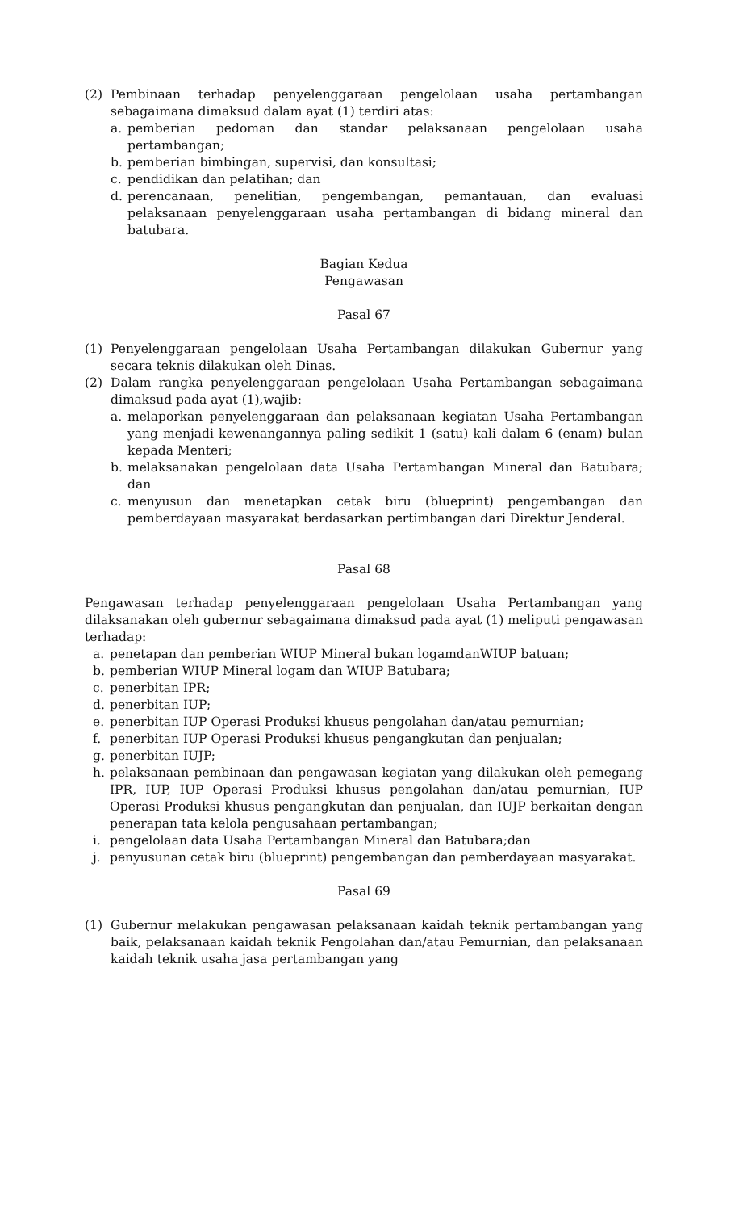(2) Pembinaan terhadap penyelenggaraan pengelolaan usaha pertambangan sebagaimana dimaksud dalam ayat (1) terdiri atas:
a. pemberian pedoman dan standar pelaksanaan pengelolaan usaha pertambangan;
b. pemberian bimbingan, supervisi, dan konsultasi;
c. pendidikan dan pelatihan; dan
d. perencanaan, penelitian, pengembangan, pemantauan, dan evaluasi pelaksanaan penyelenggaraan usaha pertambangan di bidang mineral dan batubara.
Bagian Kedua
Pengawasan
Pasal 67
(1) Penyelenggaraan pengelolaan Usaha Pertambangan dilakukan Gubernur yang secara teknis dilakukan oleh Dinas.
(2) Dalam rangka penyelenggaraan pengelolaan Usaha Pertambangan sebagaimana dimaksud pada ayat (1),wajib:
a. melaporkan penyelenggaraan dan pelaksanaan kegiatan Usaha Pertambangan yang menjadi kewenangannya paling sedikit 1 (satu) kali dalam 6 (enam) bulan kepada Menteri;
b. melaksanakan pengelolaan data Usaha Pertambangan Mineral dan Batubara; dan
c. menyusun dan menetapkan cetak biru (blueprint) pengembangan dan pemberdayaan masyarakat berdasarkan pertimbangan dari Direktur Jenderal.
Pasal 68
Pengawasan terhadap penyelenggaraan pengelolaan Usaha Pertambangan yang dilaksanakan oleh gubernur sebagaimana dimaksud pada ayat (1) meliputi pengawasan terhadap:
a. penetapan dan pemberian WIUP Mineral bukan logamdanWIUP batuan;
b. pemberian WIUP Mineral logam dan WIUP Batubara;
c. penerbitan IPR;
d. penerbitan IUP;
e. penerbitan IUP Operasi Produksi khusus pengolahan dan/atau pemurnian;
f. penerbitan IUP Operasi Produksi khusus pengangkutan dan penjualan;
g. penerbitan IUJP;
h. pelaksanaan pembinaan dan pengawasan kegiatan yang dilakukan oleh pemegang IPR, IUP, IUP Operasi Produksi khusus pengolahan dan/atau pemurnian, IUP Operasi Produksi khusus pengangkutan dan penjualan, dan IUJP berkaitan dengan penerapan tata kelola pengusahaan pertambangan;
i. pengelolaan data Usaha Pertambangan Mineral dan Batubara;dan
j. penyusunan cetak biru (blueprint) pengembangan dan pemberdayaan masyarakat.
Pasal 69
(1) Gubernur melakukan pengawasan pelaksanaan kaidah teknik pertambangan yang baik, pelaksanaan kaidah teknik Pengolahan dan/atau Pemurnian, dan pelaksanaan kaidah teknik usaha jasa pertambangan yang